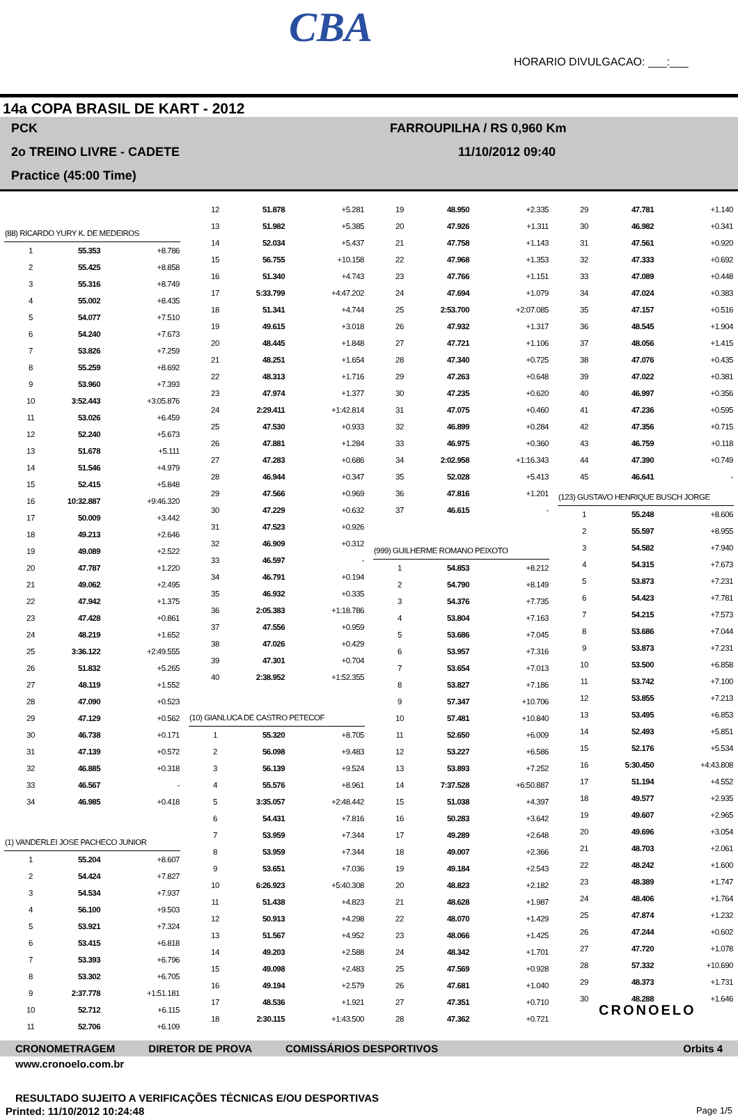CBA
HORARIO DIVULGACAO: ___:___
14a COPA BRASIL DE KART - 2012
PCK
2o TREINO LIVRE - CADETE
Practice (45:00 Time)
FARROUPILHA / RS 0,960 Km
11/10/2012 09:40
| (88) RICARDO YURY K. DE MEDEIROS | | |
| 1 | 55.353 | +8.786 |
| 2 | 55.425 | +8.858 |
| 3 | 55.316 | +8.749 |
| 4 | 55.002 | +8.435 |
| 5 | 54.077 | +7.510 |
| 6 | 54.240 | +7.673 |
| 7 | 53.826 | +7.259 |
| 8 | 55.259 | +8.692 |
| 9 | 53.960 | +7.393 |
| 10 | 3:52.443 | +3:05.876 |
| 11 | 53.026 | +6.459 |
| 12 | 52.240 | +5.673 |
| 13 | 51.678 | +5.111 |
| 14 | 51.546 | +4.979 |
| 15 | 52.415 | +5.848 |
| 16 | 10:32.887 | +9:46.320 |
| 17 | 50.009 | +3.442 |
| 18 | 49.213 | +2.646 |
| 19 | 49.089 | +2.522 |
| 20 | 47.787 | +1.220 |
| 21 | 49.062 | +2.495 |
| 22 | 47.942 | +1.375 |
| 23 | 47.428 | +0.861 |
| 24 | 48.219 | +1.652 |
| 25 | 3:36.122 | +2:49.555 |
| 26 | 51.832 | +5.265 |
| 27 | 48.119 | +1.552 |
| 28 | 47.090 | +0.523 |
| 29 | 47.129 | +0.562 |
| 30 | 46.738 | +0.171 |
| 31 | 47.139 | +0.572 |
| 32 | 46.885 | +0.318 |
| 33 | 46.567 | - |
| 34 | 46.985 | +0.418 |
| (1) VANDERLEI JOSE PACHECO JUNIOR | | |
| 1 | 55.204 | +8.607 |
| 2 | 54.424 | +7.827 |
| 3 | 54.534 | +7.937 |
| 4 | 56.100 | +9.503 |
| 5 | 53.921 | +7.324 |
| 6 | 53.415 | +6.818 |
| 7 | 53.393 | +6.796 |
| 8 | 53.302 | +6.705 |
| 9 | 2:37.778 | +1:51.181 |
| 10 | 52.712 | +6.115 |
| 11 | 52.706 | +6.109 |
| 12 | 51.878 | +5.281 |
| 13 | 51.982 | +5.385 |
| 14 | 52.034 | +5.437 |
| 15 | 56.755 | +10.158 |
| 16 | 51.340 | +4.743 |
| 17 | 5:33.799 | +4:47.202 |
| 18 | 51.341 | +4.744 |
| 19 | 49.615 | +3.018 |
| 20 | 48.445 | +1.848 |
| 21 | 48.251 | +1.654 |
| 22 | 48.313 | +1.716 |
| 23 | 47.974 | +1.377 |
| 24 | 2:29.411 | +1:42.814 |
| 25 | 47.530 | +0.933 |
| 26 | 47.881 | +1.284 |
| 27 | 47.283 | +0.686 |
| 28 | 46.944 | +0.347 |
| 29 | 47.566 | +0.969 |
| 30 | 47.229 | +0.632 |
| 31 | 47.523 | +0.926 |
| 32 | 46.909 | +0.312 |
| 33 | 46.597 | - |
| 34 | 46.791 | +0.194 |
| 35 | 46.932 | +0.335 |
| 36 | 2:05.383 | +1:18.786 |
| 37 | 47.556 | +0.959 |
| 38 | 47.026 | +0.429 |
| 39 | 47.301 | +0.704 |
| 40 | 2:38.952 | +1:52.355 |
| (10) GIANLUCA DE CASTRO PETECOF | | |
| 1 | 55.320 | +8.705 |
| 2 | 56.098 | +9.483 |
| 3 | 56.139 | +9.524 |
| 4 | 55.576 | +8.961 |
| 5 | 3:35.057 | +2:48.442 |
| 6 | 54.431 | +7.816 |
| 7 | 53.959 | +7.344 |
| 8 | 53.959 | +7.344 |
| 9 | 53.651 | +7.036 |
| 10 | 6:26.923 | +5:40.308 |
| 11 | 51.438 | +4.823 |
| 12 | 50.913 | +4.298 |
| 13 | 51.567 | +4.952 |
| 14 | 49.203 | +2.588 |
| 15 | 49.098 | +2.483 |
| 16 | 49.194 | +2.579 |
| 17 | 48.536 | +1.921 |
| 18 | 2:30.115 | +1:43.500 |
| 19 | 48.950 | +2.335 |
| 20 | 47.926 | +1.311 |
| 21 | 47.758 | +1.143 |
| 22 | 47.968 | +1.353 |
| 23 | 47.766 | +1.151 |
| 24 | 47.694 | +1.079 |
| 25 | 2:53.700 | +2:07.085 |
| 26 | 47.932 | +1.317 |
| 27 | 47.721 | +1.106 |
| 28 | 47.340 | +0.725 |
| 29 | 47.263 | +0.648 |
| 30 | 47.235 | +0.620 |
| 31 | 47.075 | +0.460 |
| 32 | 46.899 | +0.284 |
| 33 | 46.975 | +0.360 |
| 34 | 2:02.958 | +1:16.343 |
| 35 | 52.028 | +5.413 |
| 36 | 47.816 | +1.201 |
| 37 | 46.615 | - |
| (999) GUILHERME ROMANO PEIXOTO | | |
| 1 | 54.853 | +8.212 |
| 2 | 54.790 | +8.149 |
| 3 | 54.376 | +7.735 |
| 4 | 53.804 | +7.163 |
| 5 | 53.686 | +7.045 |
| 6 | 53.957 | +7.316 |
| 7 | 53.654 | +7.013 |
| 8 | 53.827 | +7.186 |
| 9 | 57.347 | +10.706 |
| 10 | 57.481 | +10.840 |
| 11 | 52.650 | +6.009 |
| 12 | 53.227 | +6.586 |
| 13 | 53.893 | +7.252 |
| 14 | 7:37.528 | +6:50.887 |
| 15 | 51.038 | +4.397 |
| 16 | 50.283 | +3.642 |
| 17 | 49.289 | +2.648 |
| 18 | 49.007 | +2.366 |
| 19 | 49.184 | +2.543 |
| 20 | 48.823 | +2.182 |
| 21 | 48.628 | +1.987 |
| 22 | 48.070 | +1.429 |
| 23 | 48.066 | +1.425 |
| 24 | 48.342 | +1.701 |
| 25 | 47.569 | +0.928 |
| 26 | 47.681 | +1.040 |
| 27 | 47.351 | +0.710 |
| 28 | 47.362 | +0.721 |
| 29 | 47.781 | +1.140 |
| 30 | 46.982 | +0.341 |
| 31 | 47.561 | +0.920 |
| 32 | 47.333 | +0.692 |
| 33 | 47.089 | +0.448 |
| 34 | 47.024 | +0.383 |
| 35 | 47.157 | +0.516 |
| 36 | 48.545 | +1.904 |
| 37 | 48.056 | +1.415 |
| 38 | 47.076 | +0.435 |
| 39 | 47.022 | +0.381 |
| 40 | 46.997 | +0.356 |
| 41 | 47.236 | +0.595 |
| 42 | 47.356 | +0.715 |
| 43 | 46.759 | +0.118 |
| 44 | 47.390 | +0.749 |
| 45 | 46.641 | - |
| (123) GUSTAVO HENRIQUE BUSCH JORGE | | |
| 1 | 55.248 | +8.606 |
| 2 | 55.597 | +8.955 |
| 3 | 54.582 | +7.940 |
| 4 | 54.315 | +7.673 |
| 5 | 53.873 | +7.231 |
| 6 | 54.423 | +7.781 |
| 7 | 54.215 | +7.573 |
| 8 | 53.686 | +7.044 |
| 9 | 53.873 | +7.231 |
| 10 | 53.500 | +6.858 |
| 11 | 53.742 | +7.100 |
| 12 | 53.855 | +7.213 |
| 13 | 53.495 | +6.853 |
| 14 | 52.493 | +5.851 |
| 15 | 52.176 | +5.534 |
| 16 | 5:30.450 | +4:43.808 |
| 17 | 51.194 | +4.552 |
| 18 | 49.577 | +2.935 |
| 19 | 49.607 | +2.965 |
| 20 | 49.696 | +3.054 |
| 21 | 48.703 | +2.061 |
| 22 | 48.242 | +1.600 |
| 23 | 48.389 | +1.747 |
| 24 | 48.406 | +1.764 |
| 25 | 47.874 | +1.232 |
| 26 | 47.244 | +0.602 |
| 27 | 47.720 | +1.078 |
| 28 | 57.332 | +10.690 |
| 29 | 48.373 | +1.731 |
| 30 | 48.288 | +1.646 |
CRONOMETRAGEM DIRETOR DE PROVA COMISSÁRIOS DESPORTIVOS Orbits 4
www.cronoelo.com.br
CRONOELO
RESULTADO SUJEITO A VERIFICAÇÕES TÉCNICAS E/OU DESPORTIVAS
Printed: 11/10/2012 10:24:48 Page 1/5